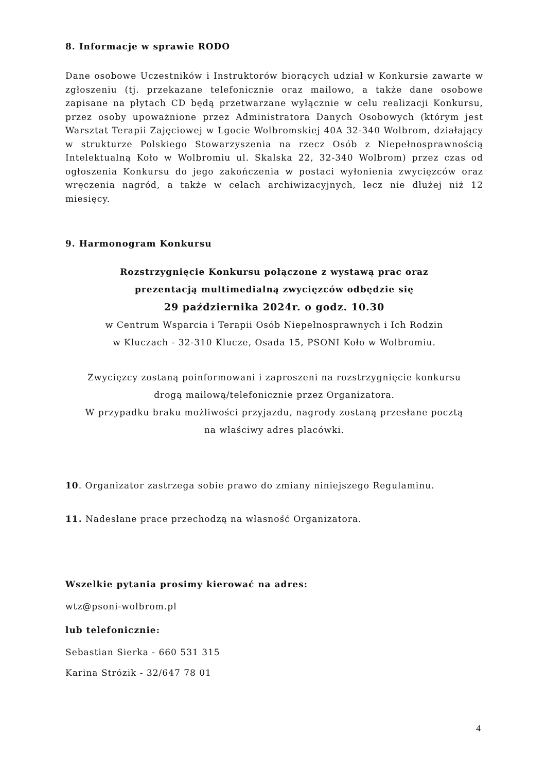8. Informacje w sprawie RODO
Dane osobowe Uczestników i Instruktorów biorących udział w Konkursie zawarte w zgłoszeniu (tj. przekazane telefonicznie oraz mailowo, a także dane osobowe zapisane na płytach CD będą przetwarzane wyłącznie w celu realizacji Konkursu, przez osoby upoważnione przez Administratora Danych Osobowych (którym jest Warsztat Terapii Zajęciowej w Lgocie Wolbromskiej 40A 32-340 Wolbrom, działający w strukturze Polskiego Stowarzyszenia na rzecz Osób z Niepełnosprawnością Intelektualną Koło w Wolbromiu ul. Skalska 22, 32-340 Wolbrom) przez czas od ogłoszenia Konkursu do jego zakończenia w postaci wyłonienia zwycięzców oraz wręczenia nagród, a także w celach archiwizacyjnych, lecz nie dłużej niż 12 miesięcy.
9. Harmonogram Konkursu
Rozstrzygnięcie Konkursu połączone z wystawą prac oraz
prezentacją multimedialną zwycięzców odbędzie się
29 października 2024r. o godz. 10.30
w Centrum Wsparcia i Terapii Osób Niepełnosprawnych i Ich Rodzin
w Kluczach - 32-310 Klucze, Osada 15, PSONI Koło w Wolbromiu.
Zwycięzcy zostaną poinformowani i zaproszeni na rozstrzygnięcie konkursu
drogą mailową/telefonicznie przez Organizatora.
W przypadku braku możliwości przyjazdu, nagrody zostaną przesłane pocztą
na właściwy adres placówki.
10. Organizator zastrzega sobie prawo do zmiany niniejszego Regulaminu.
11. Nadesłane prace przechodzą na własność Organizatora.
Wszelkie pytania prosimy kierować na adres:
wtz@psoni-wolbrom.pl
lub telefonicznie:
Sebastian Sierka - 660 531 315
Karina Strózik - 32/647 78 01
4